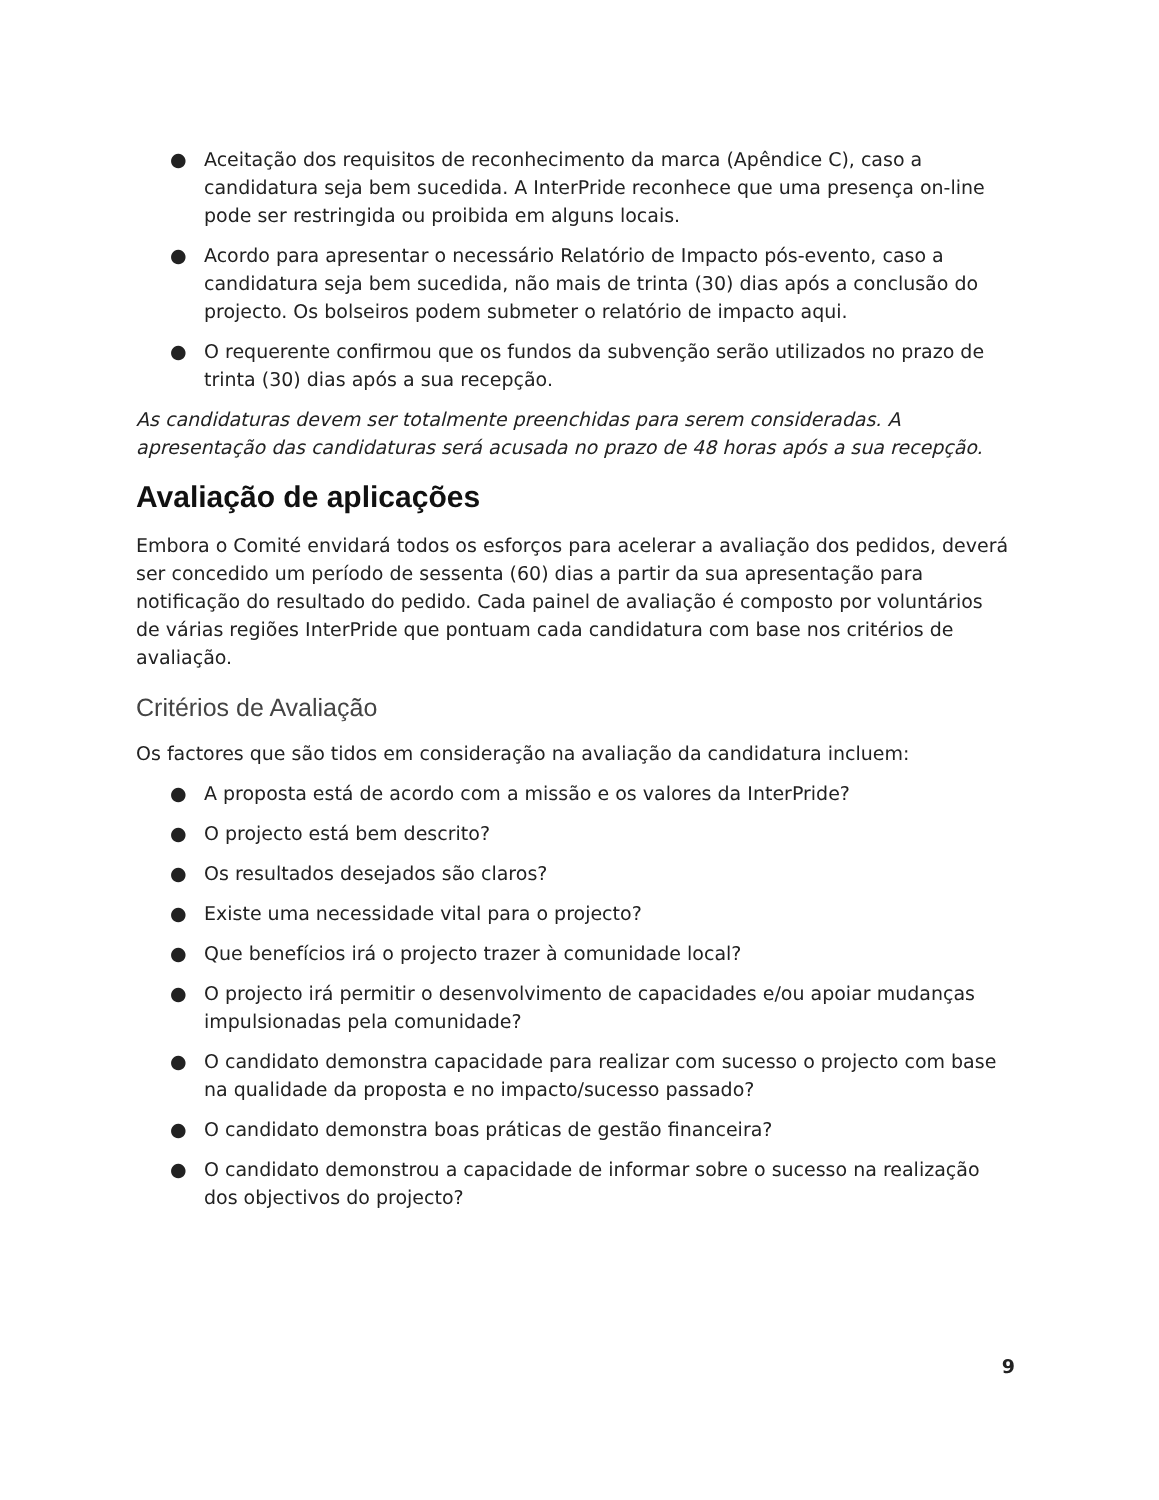● Aceitação dos requisitos de reconhecimento da marca (Apêndice C), caso a candidatura seja bem sucedida. A InterPride reconhece que uma presença on-line pode ser restringida ou proibida em alguns locais.
● Acordo para apresentar o necessário Relatório de Impacto pós-evento, caso a candidatura seja bem sucedida, não mais de trinta (30) dias após a conclusão do projecto. Os bolseiros podem submeter o relatório de impacto aqui.
● O requerente confirmou que os fundos da subvenção serão utilizados no prazo de trinta (30) dias após a sua recepção.
As candidaturas devem ser totalmente preenchidas para serem consideradas. A apresentação das candidaturas será acusada no prazo de 48 horas após a sua recepção.
Avaliação de aplicações
Embora o Comité envidará todos os esforços para acelerar a avaliação dos pedidos, deverá ser concedido um período de sessenta (60) dias a partir da sua apresentação para notificação do resultado do pedido. Cada painel de avaliação é composto por voluntários de várias regiões InterPride que pontuam cada candidatura com base nos critérios de avaliação.
Critérios de Avaliação
Os factores que são tidos em consideração na avaliação da candidatura incluem:
● A proposta está de acordo com a missão e os valores da InterPride?
● O projecto está bem descrito?
● Os resultados desejados são claros?
● Existe uma necessidade vital para o projecto?
● Que benefícios irá o projecto trazer à comunidade local?
● O projecto irá permitir o desenvolvimento de capacidades e/ou apoiar mudanças impulsionadas pela comunidade?
● O candidato demonstra capacidade para realizar com sucesso o projecto com base na qualidade da proposta e no impacto/sucesso passado?
● O candidato demonstra boas práticas de gestão financeira?
● O candidato demonstrou a capacidade de informar sobre o sucesso na realização dos objectivos do projecto?
9